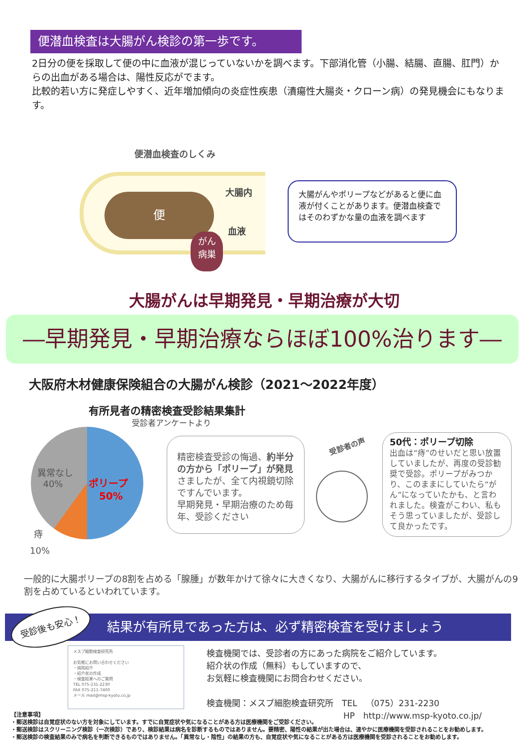便潜血検査は大腸がん検診の第一歩です。
2日分の便を採取して便の中に血液が混じっていないかを調べます。下部消化管（小腸、結腸、直腸、肛門）からの出血がある場合は、陽性反応がでます。
比較的若い方に発症しやすく、近年増加傾向の炎症性疾患（潰瘍性大腸炎・クローン病）の発見機会にもなります。
便潜血検査のしくみ
便
大腸内
血液
がん
病巣
大腸がんやポリープなどがあると便に血液が付くことがあります。便潜血検査ではそのわずかな量の血液を調べます
大腸がんは早期発見・早期治療が大切
―早期発見・早期治療ならほぼ100%治ります―
大阪府木材健康保険組合の大腸がん検診（2021～2022年度）
有所見者の精密検査受診結果集計
受診者アンケートより
異常なし
40%
ポリープ
50%
痔
10%
精密検査受診の悔過、約半分の方から「ポリープ」が発見さましたが、全て内視鏡切除ですんでいます。
早期発見・早期治療のため毎年、受診ください
受診者の声
50代：ポリープ切除
出血は“痔”のせいだと思い放置していましたが、再度の受診勧奨で受診。ポリープがみつかり、このままにしていたら“がん”になっていたかも、と言われました。検査がこわい、私もそう思っていましたが、受診して良かったです。
一般的に大腸ポリープの8割を占める「腺腫」が数年かけて徐々に大きくなり、大腸がんに移行するタイプが、大腸がんの9割を占めているといわれています。
結果が有所見であった方は、必ず精密検査を受けましょう 受診後も安心！
メスプ細胞検査研究所
お気軽にお問い合わせください
・病院紹介
・紹介状の作成
・検査結果へのご質問
TEL 075-231-2230
FAX 075-211-7400
メール mail@msp-kyoto.co.jp
検査機関では、受診者の方にあった病院をご紹介しています。
紹介状の作成（無料）もしていますので、
お気軽に検査機関にお問合わせください。
検査機関：メスプ細胞検査研究所　TEL　（075）231-2230
HP　http://www.msp-kyoto.co.jp/
【注意事項】
・郵送検診は自覚症状のない方を対象にしています。すでに自覚症状や気になることがある方は医療機関をご受診ください。
・郵送検診はスクリーニング検診（一次検診）であり、検診結果は病名を診断するものではありません。要精密、陽性の結果が出た場合は、速やかに医療機関を受診されることをお勧めします。
・郵送検診の検査結果のみで病名を判断できるものではありません。「異常なし・陰性」の結果の方も、自覚症状や気になることがある方は医療機関を受診されることをお勧めします。